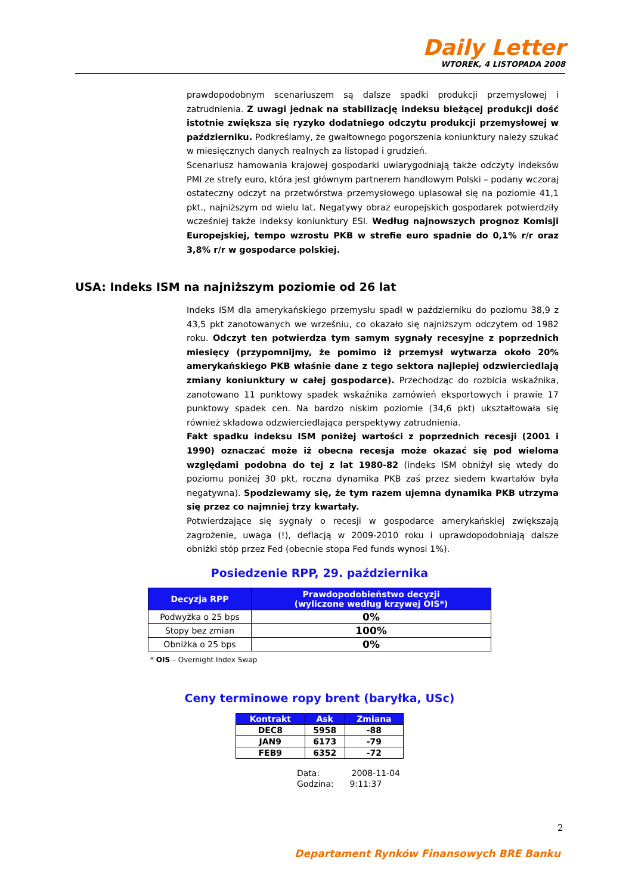Daily Letter
WTOREK, 4 LISTOPADA 2008
prawdopodobnym scenariuszem są dalsze spadki produkcji przemysłowej i zatrudnienia. Z uwagi jednak na stabilizację indeksu bieżącej produkcji dość istotnie zwiększa się ryzyko dodatniego odczytu produkcji przemysłowej w październiku. Podkreślamy, że gwałtownego pogorszenia koniunktury należy szukać w miesięcznych danych realnych za listopad i grudzień.
Scenariusz hamowania krajowej gospodarki uwiarygodniają także odczyty indeksów PMI ze strefy euro, która jest głównym partnerem handlowym Polski – podany wczoraj ostateczny odczyt na przetwórstwa przemysłowego uplasował się na poziomie 41,1 pkt., najniższym od wielu lat. Negatywy obraz europejskich gospodarek potwierdziły wcześniej także indeksy koniunktury ESI. Według najnowszych prognoz Komisji Europejskiej, tempo wzrostu PKB w strefie euro spadnie do 0,1% r/r oraz 3,8% r/r w gospodarce polskiej.
USA: Indeks ISM na najniższym poziomie od 26 lat
Indeks ISM dla amerykańskiego przemysłu spadł w październiku do poziomu 38,9 z 43,5 pkt zanotowanych we wrześniu, co okazało się najniższym odczytem od 1982 roku. Odczyt ten potwierdza tym samym sygnały recesyjne z poprzednich miesięcy (przypomnijmy, że pomimo iż przemysł wytwarza około 20% amerykańskiego PKB właśnie dane z tego sektora najlepiej odzwierciedlają zmiany koniunktury w całej gospodarce). Przechodząc do rozbicia wskaźnika, zanotowano 11 punktowy spadek wskaźnika zamówień eksportowych i prawie 17 punktowy spadek cen. Na bardzo niskim poziomie (34,6 pkt) ukształtowała się również składowa odzwierciedlająca perspektywy zatrudnienia.
Fakt spadku indeksu ISM poniżej wartości z poprzednich recesji (2001 i 1990) oznaczać może iż obecna recesja może okazać się pod wieloma względami podobna do tej z lat 1980-82 (indeks ISM obniżył się wtedy do poziomu poniżej 30 pkt, roczna dynamika PKB zaś przez siedem kwartałów była negatywna). Spodziewamy się, że tym razem ujemna dynamika PKB utrzyma się przez co najmniej trzy kwartały.
Potwierdzające się sygnały o recesji w gospodarce amerykańskiej zwiększają zagrożenie, uwaga (!), deflacją w 2009-2010 roku i uprawdopodobniają dalsze obniżki stóp przez Fed (obecnie stopa Fed funds wynosi 1%).
Posiedzenie RPP, 29. października
| Decyzja RPP | Prawdopodobieństwo decyzji (wyliczone według krzywej OIS*) |
| --- | --- |
| Podwyżka o 25 bps | 0% |
| Stopy bez zmian | 100% |
| Obniżka o 25 bps | 0% |
* OIS – Overnight Index Swap
Ceny terminowe ropy brent (baryłka, USc)
| Kontrakt | Ask | Zmiana |
| --- | --- | --- |
| DEC8 | 5958 | -88 |
| JAN9 | 6173 | -79 |
| FEB9 | 6352 | -72 |
Data: 2008-11-04
Godzina: 9:11:37
2
Departament Rynków Finansowych BRE Banku